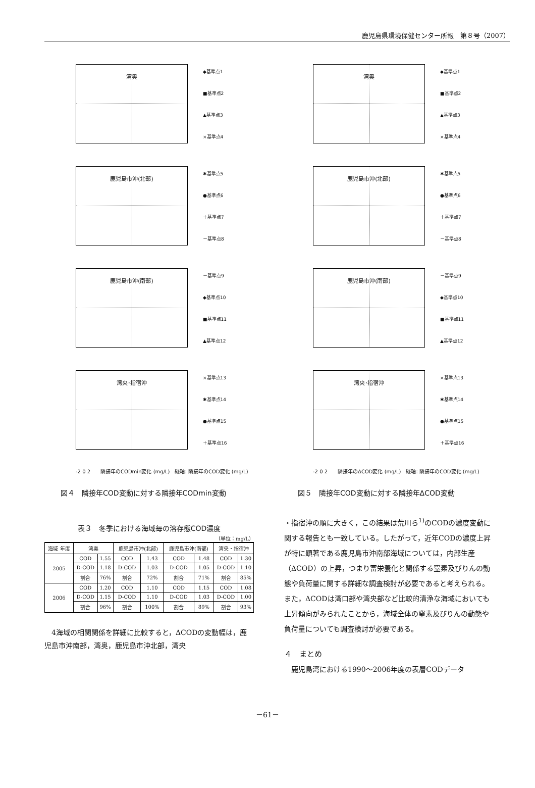鹿児島県環境保健センター所報　第８号（2007）
湾奥
◆基準点1
■基準点2
▲基準点3
×基準点4
鹿児島市沖(北部)
✱基準点5
●基準点6
＋基準点7
－基準点8
鹿児島市沖(南部)
－基準点9
◆基準点10
■基準点11
▲基準点12
湾央･指宿沖
×基準点13
✱基準点14
●基準点15
＋基準点16
-2 0 2　　隣接年のCODmin変化 (mg/L)　縦軸: 隣接年のCOD変化 (mg/L)
図４　隣接年COD変動に対する隣接年CODmin変動
湾奥
◆基準点1
■基準点2
▲基準点3
×基準点4
鹿児島市沖(北部)
✱基準点5
●基準点6
＋基準点7
－基準点8
鹿児島市沖(南部)
－基準点9
◆基準点10
■基準点11
▲基準点12
湾央･指宿沖
×基準点13
✱基準点14
●基準点15
＋基準点16
-2 0 2　　隣接年のΔCOD変化 (mg/L)　縦軸: 隣接年のCOD変化 (mg/L)
図５　隣接年COD変動に対する隣接年ΔCOD変動
表３　冬季における海域毎の溶存態COD濃度
（単位：mg/L）
| 海域 年度 | 湾奥 | | 鹿児島市沖(北部) | | 鹿児島市沖(南部) | | 湾央・指宿沖 | |
| --- | --- | --- | --- | --- | --- | --- | --- | --- |
| 2005 | COD | 1.55 | COD | 1.43 | COD | 1.48 | COD | 1.30 |
| | D-COD | 1.18 | D-COD | 1.03 | D-COD | 1.05 | D-COD | 1.10 |
| | 割合 | 76% | 割合 | 72% | 割合 | 71% | 割合 | 85% |
| 2006 | COD | 1.20 | COD | 1.10 | COD | 1.15 | COD | 1.08 |
| | D-COD | 1.15 | D-COD | 1.10 | D-COD | 1.03 | D-COD | 1.00 |
| | 割合 | 96% | 割合 | 100% | 割合 | 89% | 割合 | 93% |
　4海域の相関関係を詳細に比較すると，ΔCODの変動幅は，鹿児島市沖南部，湾奥，鹿児島市沖北部，湾央
・指宿沖の順に大きく，この結果は荒川ら<sup>1)</sup>のCODの濃度変動に関する報告とも一致している。したがって，近年CODの濃度上昇が特に顕著である鹿児島市沖南部海域については，内部生産（ΔCOD）の上昇，つまり富栄養化と関係する窒素及びりんの動態や負荷量に関する詳細な調査検討が必要であると考えられる。また，ΔCODは湾口部や湾央部など比較的清浄な海域においても上昇傾向がみられたことから，海域全体の窒素及びりんの動態や負荷量についても調査検討が必要である。
４　まとめ
　鹿児島湾における1990～2006年度の表層CODデータ
－61－